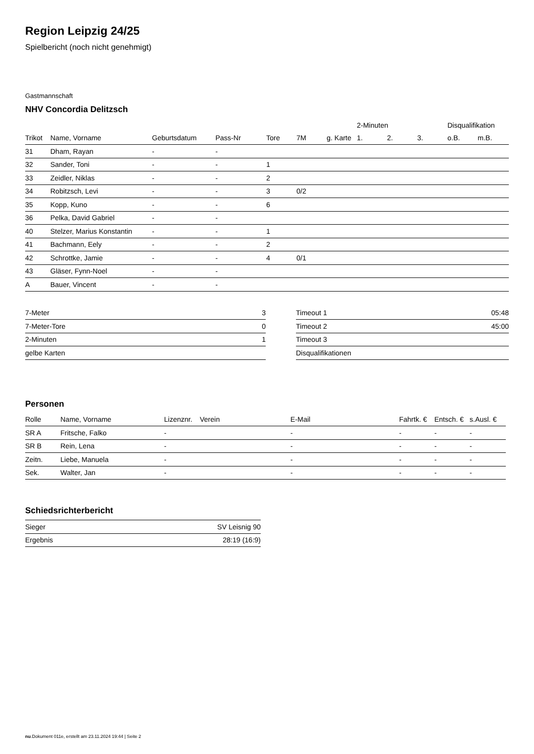Region Leipzig 24/25
Spielbericht (noch nicht genehmigt)
Gastmannschaft
NHV Concordia Delitzsch
| | | | | | | | 2-Minuten | | | Disqualifikation | |
| --- | --- | --- | --- | --- | --- | --- | --- | --- | --- | --- | --- |
| Trikot | Name, Vorname | Geburtsdatum | Pass-Nr | Tore | 7M | g. Karte | 1. | 2. | 3. | o.B. | m.B. |
| 31 | Dham, Rayan | - | - | | | | | | | | |
| 32 | Sander, Toni | - | - | 1 | | | | | | | |
| 33 | Zeidler, Niklas | - | - | 2 | | | | | | | |
| 34 | Robitzsch, Levi | - | - | 3 | 0/2 | | | | | | |
| 35 | Kopp, Kuno | - | - | 6 | | | | | | | |
| 36 | Pelka, David Gabriel | - | - | | | | | | | | |
| 40 | Stelzer, Marius Konstantin | - | - | 1 | | | | | | | |
| 41 | Bachmann, Eely | - | - | 2 | | | | | | | |
| 42 | Schrottke, Jamie | - | - | 4 | 0/1 | | | | | | |
| 43 | Gläser, Fynn-Noel | - | - | | | | | | | | |
| A | Bauer, Vincent | - | - | | | | | | | | |
| 7-Meter | 3 |
| 7-Meter-Tore | 0 |
| 2-Minuten | 1 |
| gelbe Karten | |
| Timeout 1 | 05:48 |
| Timeout 2 | 45:00 |
| Timeout 3 | |
| Disqualifikationen | |
Personen
| Rolle | Name, Vorname | Lizenznr. | Verein | E-Mail | Fahrtk. € | Entsch. € | s.Ausl. € |
| --- | --- | --- | --- | --- | --- | --- | --- |
| SR A | Fritsche, Falko | - | | - | - | - | - |
| SR B | Rein, Lena | - | | - | - | - | - |
| Zeitn. | Liebe, Manuela | - | | - | - | - | - |
| Sek. | Walter, Jan | - | | - | - | - | - |
Schiedsrichterbericht
| Sieger | SV Leisnig 90 |
| Ergebnis | 28:19 (16:9) |
nu.Dokument 011e, erstellt am 23.11.2024 19:44 | Seite 2